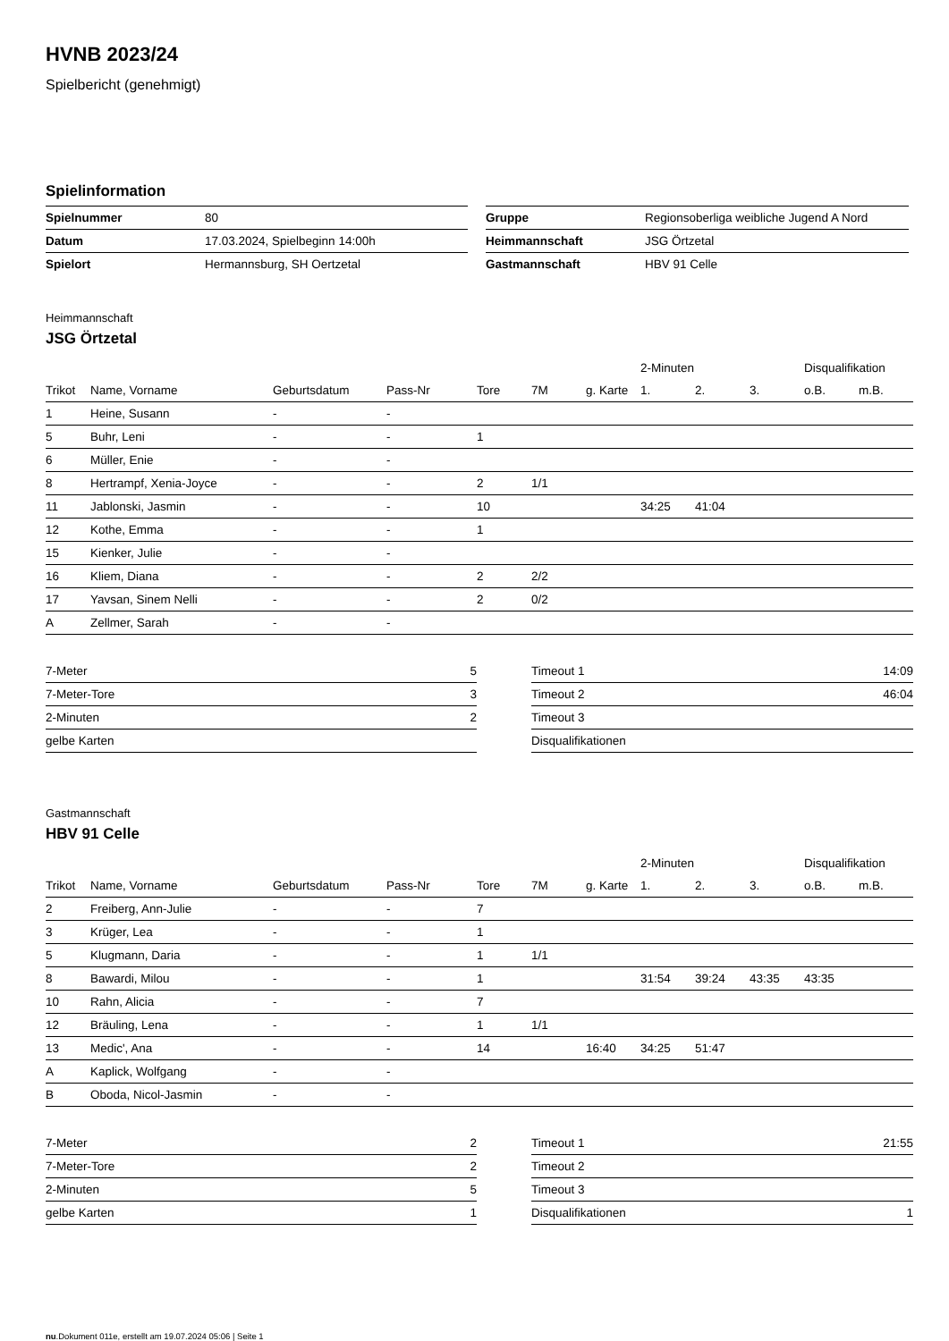HVNB 2023/24
Spielbericht (genehmigt)
Spielinformation
| Spielnummer | 80 |
| Datum | 17.03.2024, Spielbeginn 14:00h |
| Spielort | Hermannsburg, SH Oertzetal |
| Gruppe | Regionsoberliga weibliche Jugend A Nord |
| Heimmannschaft | JSG Örtzetal |
| Gastmannschaft | HBV 91 Celle |
Heimmannschaft
JSG Örtzetal
| | | | | | | | 2-Minuten | | | Disqualifikation | |
| --- | --- | --- | --- | --- | --- | --- | --- | --- | --- | --- | --- |
| Trikot | Name, Vorname | Geburtsdatum | Pass-Nr | Tore | 7M | g. Karte | 1. | 2. | 3. | o.B. | m.B. |
| 1 | Heine, Susann | - | - | | | | | | | | |
| 5 | Buhr, Leni | - | - | 1 | | | | | | | |
| 6 | Müller, Enie | - | - | | | | | | | | |
| 8 | Hertrampf, Xenia-Joyce | - | - | 2 | 1/1 | | | | | | |
| 11 | Jablonski, Jasmin | - | - | 10 | | | 34:25 | 41:04 | | | |
| 12 | Kothe, Emma | - | - | 1 | | | | | | | |
| 15 | Kienker, Julie | - | - | | | | | | | | |
| 16 | Kliem, Diana | - | - | 2 | 2/2 | | | | | | |
| 17 | Yavsan, Sinem Nelli | - | - | 2 | 0/2 | | | | | | |
| A | Zellmer, Sarah | - | - | | | | | | | | |
| 7-Meter | 5 |
| 7-Meter-Tore | 3 |
| 2-Minuten | 2 |
| gelbe Karten | |
| Timeout 1 | 14:09 |
| Timeout 2 | 46:04 |
| Timeout 3 | |
| Disqualifikationen | |
Gastmannschaft
HBV 91 Celle
| | | | | | | | 2-Minuten | | | Disqualifikation | |
| --- | --- | --- | --- | --- | --- | --- | --- | --- | --- | --- | --- |
| Trikot | Name, Vorname | Geburtsdatum | Pass-Nr | Tore | 7M | g. Karte | 1. | 2. | 3. | o.B. | m.B. |
| 2 | Freiberg, Ann-Julie | - | - | 7 | | | | | | | |
| 3 | Krüger, Lea | - | - | 1 | | | | | | | |
| 5 | Klugmann, Daria | - | - | 1 | 1/1 | | | | | | |
| 8 | Bawardi, Milou | - | - | 1 | | | 31:54 | 39:24 | 43:35 | 43:35 | |
| 10 | Rahn, Alicia | - | - | 7 | | | | | | | |
| 12 | Bräuling, Lena | - | - | 1 | 1/1 | | | | | | |
| 13 | Medic', Ana | - | - | 14 | | 16:40 | 34:25 | 51:47 | | | |
| A | Kaplick, Wolfgang | - | - | | | | | | | | |
| B | Oboda, Nicol-Jasmin | - | - | | | | | | | | |
| 7-Meter | 2 |
| 7-Meter-Tore | 2 |
| 2-Minuten | 5 |
| gelbe Karten | 1 |
| Timeout 1 | 21:55 |
| Timeout 2 | |
| Timeout 3 | |
| Disqualifikationen | 1 |
nu.Dokument 011e, erstellt am 19.07.2024 05:06 | Seite 1